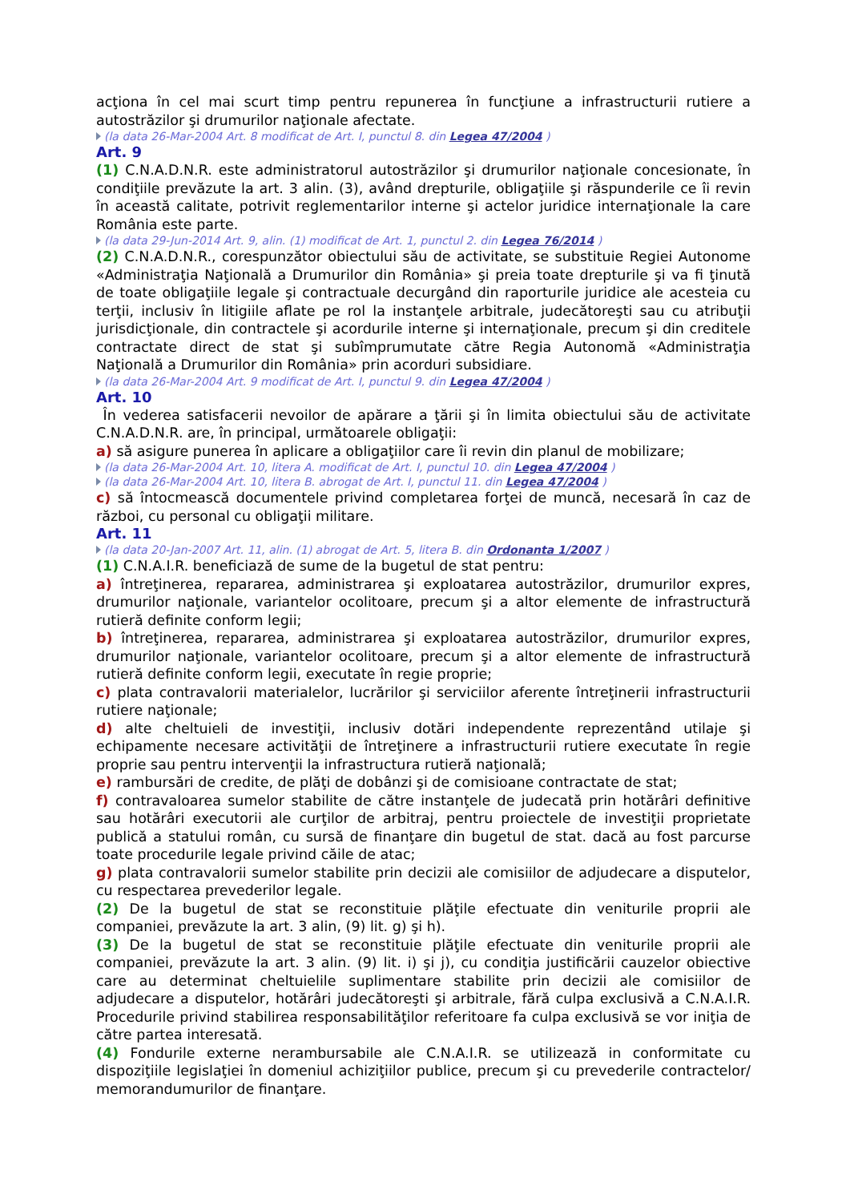acţiona în cel mai scurt timp pentru repunerea în funcţiune a infrastructurii rutiere a autostrăzilor şi drumurilor naţionale afectate.
(la data 26-Mar-2004 Art. 8 modificat de Art. I, punctul 8. din Legea 47/2004 )
Art. 9
(1) C.N.A.D.N.R. este administratorul autostrăzilor şi drumurilor naţionale concesionate, în condiţiile prevăzute la art. 3 alin. (3), având drepturile, obligaţiile şi răspunderile ce îi revin în această calitate, potrivit reglementarilor interne şi actelor juridice internaţionale la care România este parte.
(la data 29-Jun-2014 Art. 9, alin. (1) modificat de Art. 1, punctul 2. din Legea 76/2014 )
(2) C.N.A.D.N.R., corespunzător obiectului său de activitate, se substituie Regiei Autonome «Administraţia Naţională a Drumurilor din România» şi preia toate drepturile şi va fi ţinută de toate obligaţiile legale şi contractuale decurgând din raporturile juridice ale acesteia cu terţii, inclusiv în litigiile aflate pe rol la instanţele arbitrale, judecătoreşti sau cu atribuţii jurisdicţionale, din contractele şi acordurile interne şi internaţionale, precum şi din creditele contractate direct de stat şi subîmprumutate către Regia Autonomă «Administraţia Naţională a Drumurilor din România» prin acorduri subsidiare.
(la data 26-Mar-2004 Art. 9 modificat de Art. I, punctul 9. din Legea 47/2004 )
Art. 10
În vederea satisfacerii nevoilor de apărare a ţării şi în limita obiectului său de activitate C.N.A.D.N.R. are, în principal, următoarele obligaţii:
a) să asigure punerea în aplicare a obligaţiilor care îi revin din planul de mobilizare;
(la data 26-Mar-2004 Art. 10, litera A. modificat de Art. I, punctul 10. din Legea 47/2004 )
(la data 26-Mar-2004 Art. 10, litera B. abrogat de Art. I, punctul 11. din Legea 47/2004 )
c) să întocmească documentele privind completarea forţei de muncă, necesară în caz de război, cu personal cu obligaţii militare.
Art. 11
(la data 20-Jan-2007 Art. 11, alin. (1) abrogat de Art. 5, litera B. din Ordonanta 1/2007 )
(1) C.N.A.I.R. beneficiază de sume de la bugetul de stat pentru:
a) întreţinerea, repararea, administrarea şi exploatarea autostrăzilor, drumurilor expres, drumurilor naţionale, variantelor ocolitoare, precum şi a altor elemente de infrastructură rutieră definite conform legii;
b) întreţinerea, repararea, administrarea şi exploatarea autostrăzilor, drumurilor expres, drumurilor naţionale, variantelor ocolitoare, precum şi a altor elemente de infrastructură rutieră definite conform legii, executate în regie proprie;
c) plata contravalorii materialelor, lucrărilor şi serviciilor aferente întreţinerii infrastructurii rutiere naţionale;
d) alte cheltuieli de investiţii, inclusiv dotări independente reprezentând utilaje şi echipamente necesare activităţii de întreţinere a infrastructurii rutiere executate în regie proprie sau pentru intervenţii la infrastructura rutieră naţională;
e) rambursări de credite, de plăţi de dobânzi şi de comisioane contractate de stat;
f) contravaloarea sumelor stabilite de către instanţele de judecată prin hotărâri definitive sau hotărâri executorii ale curţilor de arbitraj, pentru proiectele de investiţii proprietate publică a statului român, cu sursă de finanţare din bugetul de stat. dacă au fost parcurse toate procedurile legale privind căile de atac;
g) plata contravalorii sumelor stabilite prin decizii ale comisiilor de adjudecare a disputelor, cu respectarea prevederilor legale.
(2) De la bugetul de stat se reconstituie plăţile efectuate din veniturile proprii ale companiei, prevăzute la art. 3 alin, (9) lit. g) şi h).
(3) De la bugetul de stat se reconstituie plăţile efectuate din veniturile proprii ale companiei, prevăzute la art. 3 alin. (9) lit. i) şi j), cu condiţia justificării cauzelor obiective care au determinat cheltuielile suplimentare stabilite prin decizii ale comisiilor de adjudecare a disputelor, hotărâri judecătoreşti şi arbitrale, fără culpa exclusivă a C.N.A.I.R. Procedurile privind stabilirea responsabilităţilor referitoare fa culpa exclusivă se vor iniţia de către partea interesată.
(4) Fondurile externe nerambursabile ale C.N.A.I.R. se utilizează in conformitate cu dispoziţiile legislaţiei în domeniul achiziţiilor publice, precum şi cu prevederile contractelor/ memorandumurilor de finanţare.